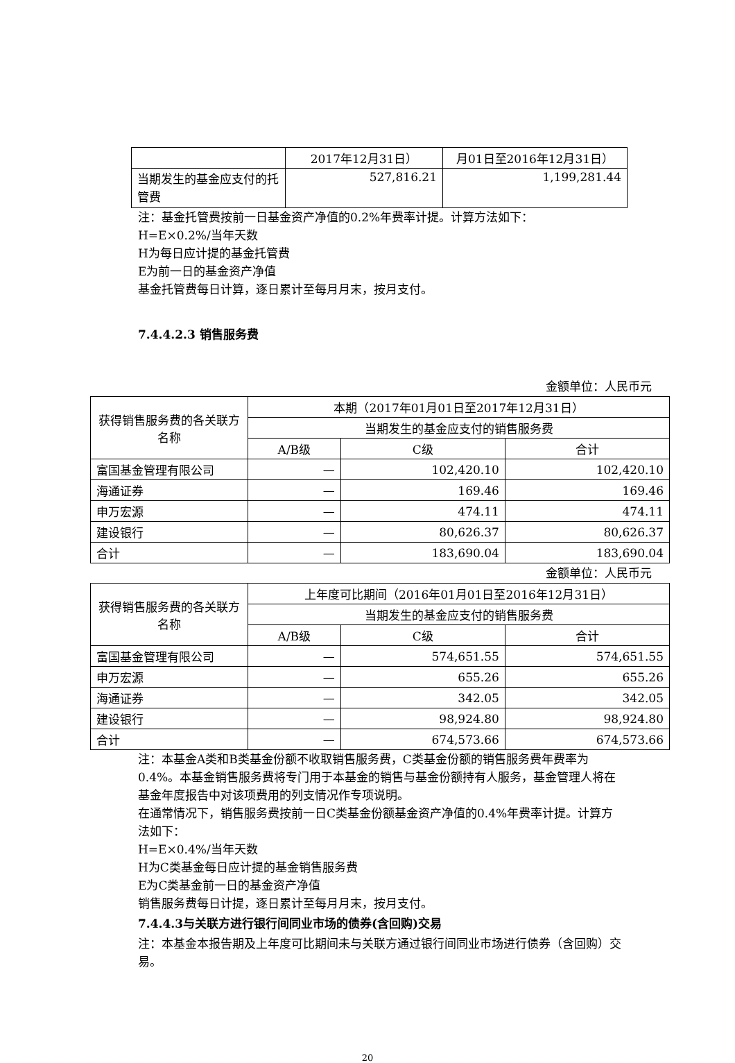| | 2017年12月31日） | 月01日至2016年12月31日） |
| 当期发生的基金应支付的托管费 | 527,816.21 | 1,199,281.44 |
注：基金托管费按前一日基金资产净值的0.2%年费率计提。计算方法如下：
H=E×0.2%/当年天数
H为每日应计提的基金托管费
E为前一日的基金资产净值
基金托管费每日计算，逐日累计至每月月末，按月支付。
7.4.4.2.3 销售服务费
金额单位：人民币元
| 获得销售服务费的各关联方名称 | 本期（2017年01月01日至2017年12月31日） | | |
| | 当期发生的基金应支付的销售服务费 | | |
| | A/B级 | C级 | 合计 |
| 富国基金管理有限公司 | — | 102,420.10 | 102,420.10 |
| 海通证券 | — | 169.46 | 169.46 |
| 申万宏源 | — | 474.11 | 474.11 |
| 建设银行 | — | 80,626.37 | 80,626.37 |
| 合计 | — | 183,690.04 | 183,690.04 |
金额单位：人民币元
| 获得销售服务费的各关联方名称 | 上年度可比期间（2016年01月01日至2016年12月31日） | | |
| | 当期发生的基金应支付的销售服务费 | | |
| | A/B级 | C级 | 合计 |
| 富国基金管理有限公司 | — | 574,651.55 | 574,651.55 |
| 申万宏源 | — | 655.26 | 655.26 |
| 海通证券 | — | 342.05 | 342.05 |
| 建设银行 | — | 98,924.80 | 98,924.80 |
| 合计 | — | 674,573.66 | 674,573.66 |
注：本基金A类和B类基金份额不收取销售服务费，C类基金份额的销售服务费年费率为0.4%。本基金销售服务费将专门用于本基金的销售与基金份额持有人服务，基金管理人将在基金年度报告中对该项费用的列支情况作专项说明。
在通常情况下，销售服务费按前一日C类基金份额基金资产净值的0.4%年费率计提。计算方法如下：
H=E×0.4%/当年天数
H为C类基金每日应计提的基金销售服务费
E为C类基金前一日的基金资产净值
销售服务费每日计提，逐日累计至每月月末，按月支付。
7.4.4.3与关联方进行银行间同业市场的债券(含回购)交易
注：本基金本报告期及上年度可比期间未与关联方通过银行间同业市场进行债券（含回购）交易。
20